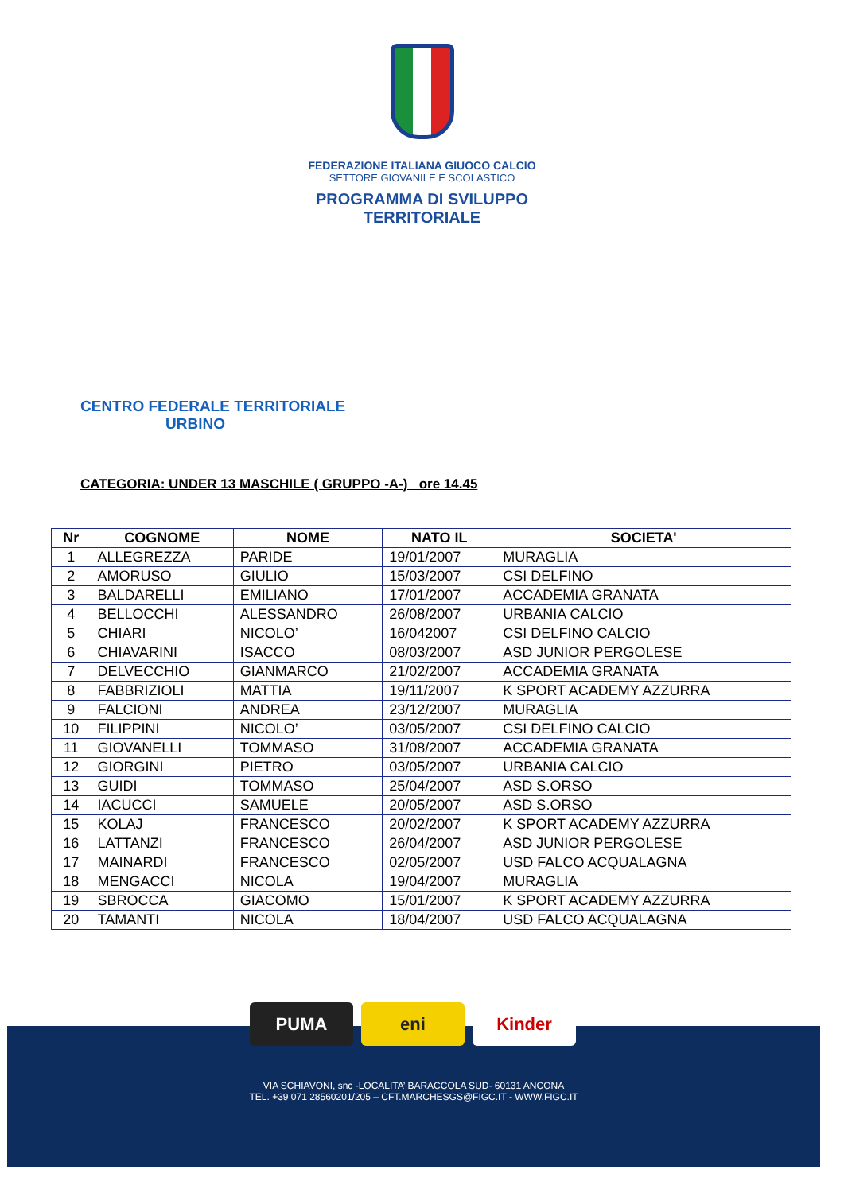FEDERAZIONE ITALIANA GIUOCO CALCIO
SETTORE GIOVANILE E SCOLASTICO
PROGRAMMA DI SVILUPPO
TERRITORIALE
CENTRO FEDERALE TERRITORIALE
URBINO
CATEGORIA: UNDER 13 MASCHILE ( GRUPPO -A-) ore 14.45
| Nr | COGNOME | NOME | NATO IL | SOCIETA' |
| --- | --- | --- | --- | --- |
| 1 | ALLEGREZZA | PARIDE | 19/01/2007 | MURAGLIA |
| 2 | AMORUSO | GIULIO | 15/03/2007 | CSI DELFINO |
| 3 | BALDARELLI | EMILIANO | 17/01/2007 | ACCADEMIA GRANATA |
| 4 | BELLOCCHI | ALESSANDRO | 26/08/2007 | URBANIA CALCIO |
| 5 | CHIARI | NICOLO’ | 16/042007 | CSI DELFINO CALCIO |
| 6 | CHIAVARINI | ISACCO | 08/03/2007 | ASD JUNIOR PERGOLESE |
| 7 | DELVECCHIO | GIANMARCO | 21/02/2007 | ACCADEMIA GRANATA |
| 8 | FABBRIZIOLI | MATTIA | 19/11/2007 | K SPORT ACADEMY AZZURRA |
| 9 | FALCIONI | ANDREA | 23/12/2007 | MURAGLIA |
| 10 | FILIPPINI | NICOLO’ | 03/05/2007 | CSI DELFINO CALCIO |
| 11 | GIOVANELLI | TOMMASO | 31/08/2007 | ACCADEMIA GRANATA |
| 12 | GIORGINI | PIETRO | 03/05/2007 | URBANIA CALCIO |
| 13 | GUIDI | TOMMASO | 25/04/2007 | ASD S.ORSO |
| 14 | IACUCCI | SAMUELE | 20/05/2007 | ASD S.ORSO |
| 15 | KOLAJ | FRANCESCO | 20/02/2007 | K SPORT ACADEMY AZZURRA |
| 16 | LATTANZI | FRANCESCO | 26/04/2007 | ASD JUNIOR PERGOLESE |
| 17 | MAINARDI | FRANCESCO | 02/05/2007 | USD FALCO ACQUALAGNA |
| 18 | MENGACCI | NICOLA | 19/04/2007 | MURAGLIA |
| 19 | SBROCCA | GIACOMO | 15/01/2007 | K SPORT ACADEMY AZZURRA |
| 20 | TAMANTI | NICOLA | 18/04/2007 | USD FALCO ACQUALAGNA |
PUMA eni Kinder
VIA SCHIAVONI, snc -LOCALITA’ BARACCOLA SUD- 60131 ANCONA
TEL. +39 071 28560201/205 – CFT.MARCHESGS@FIGC.IT - WWW.FIGC.IT